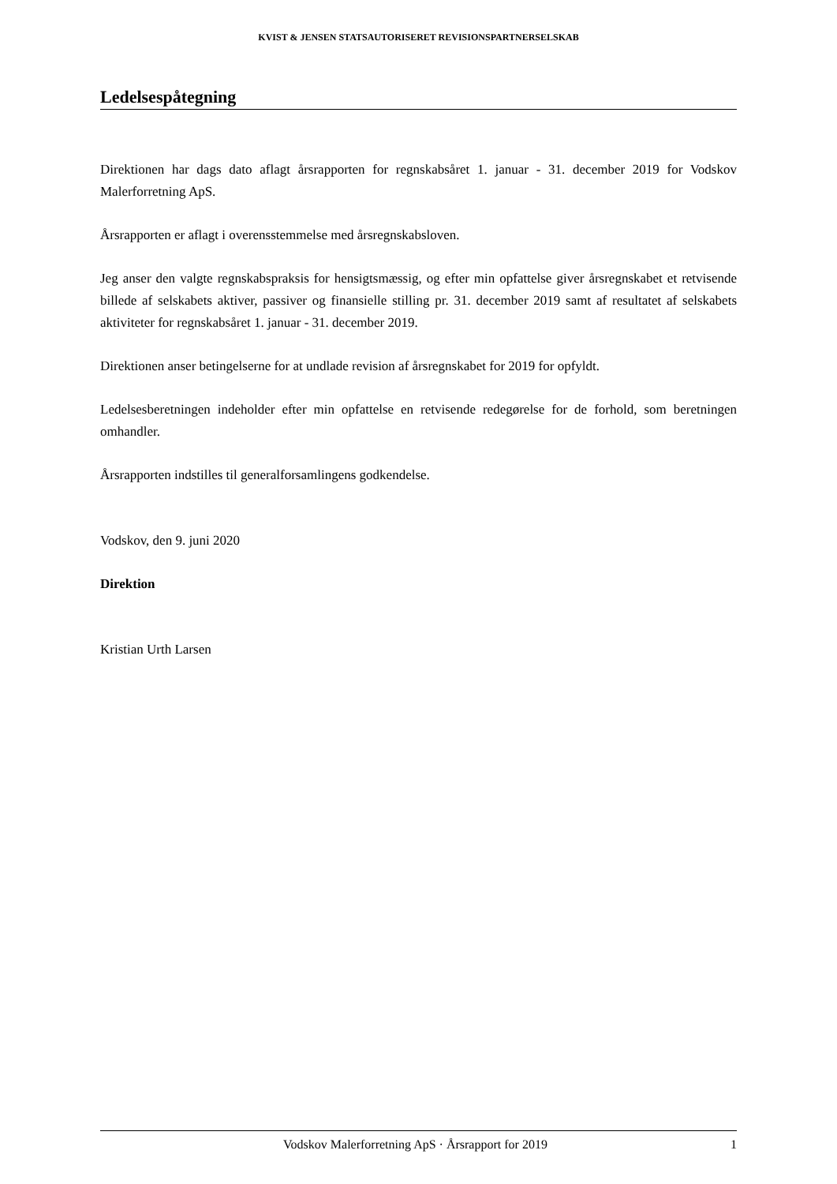KVIST & JENSEN STATSAUTORISERET REVISIONSPARTNERSELSKAB
Ledelsespåtegning
Direktionen har dags dato aflagt årsrapporten for regnskabsåret 1. januar - 31. december 2019 for Vodskov Malerforretning ApS.
Årsrapporten er aflagt i overensstemmelse med årsregnskabsloven.
Jeg anser den valgte regnskabspraksis for hensigtsmæssig, og efter min opfattelse giver årsregnskabet et retvisende billede af selskabets aktiver, passiver og finansielle stilling pr. 31. december 2019 samt af resultatet af selskabets aktiviteter for regnskabsåret 1. januar - 31. december 2019.
Direktionen anser betingelserne for at undlade revision af årsregnskabet for 2019 for opfyldt.
Ledelsesberetningen indeholder efter min opfattelse en retvisende redegørelse for de forhold, som beretningen omhandler.
Årsrapporten indstilles til generalforsamlingens godkendelse.
Vodskov, den 9. juni 2020
Direktion
Kristian Urth Larsen
Vodskov Malerforretning ApS · Årsrapport for 2019 1